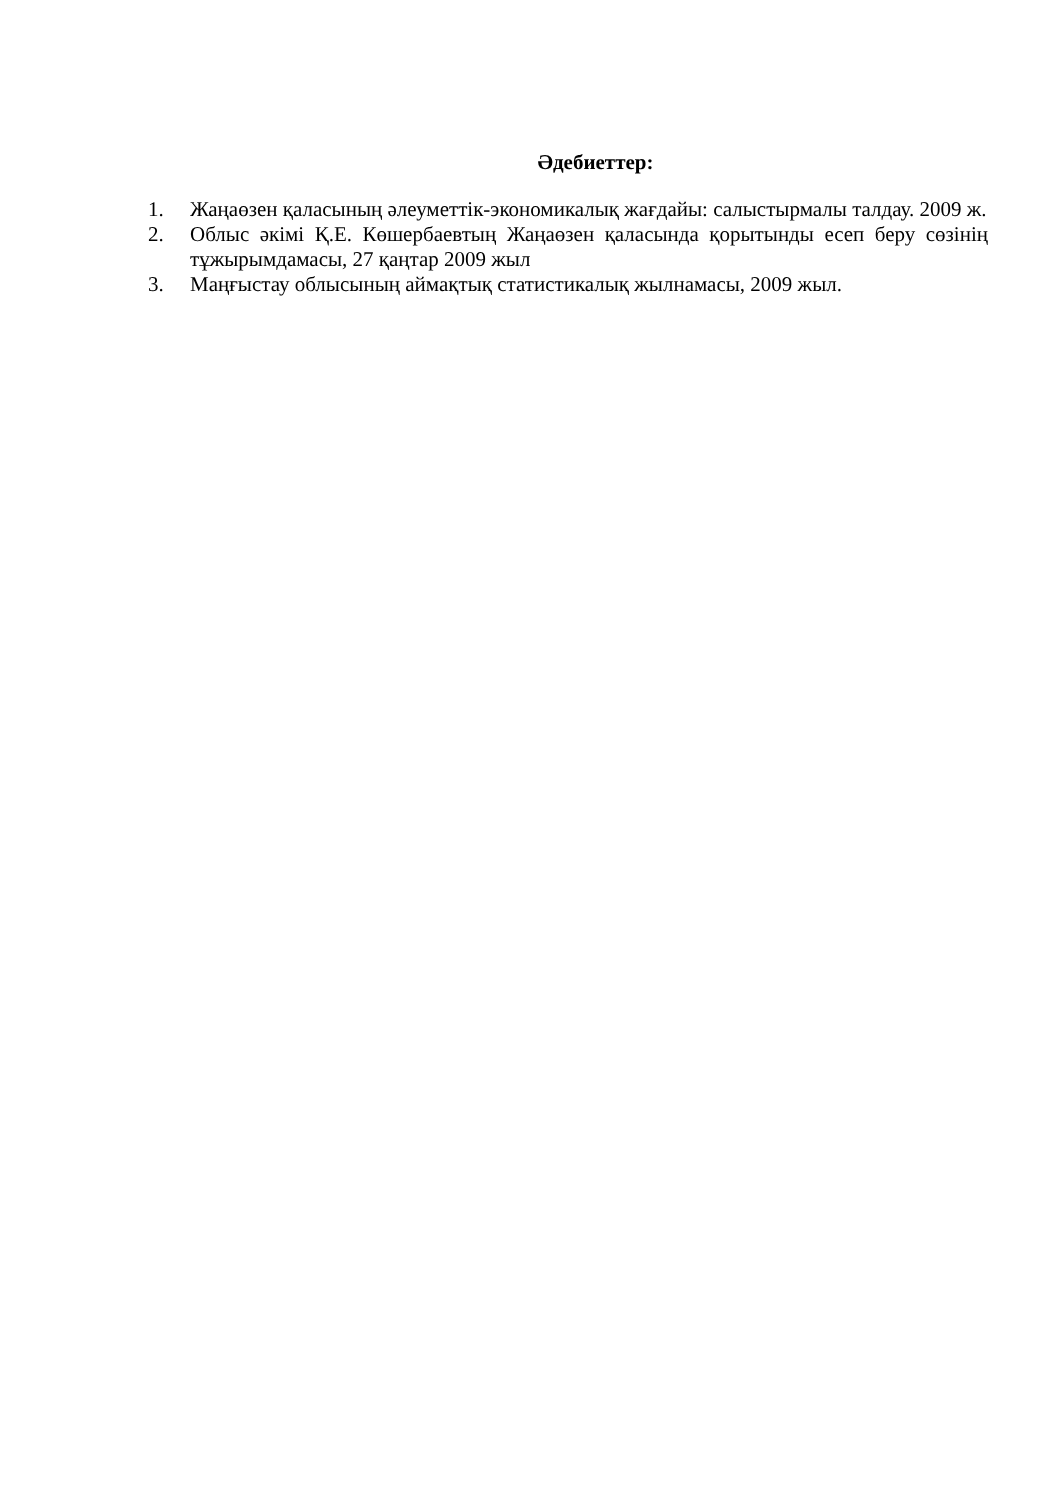Әдебиеттер:
1. Жаңаөзен қаласының әлеуметтік-экономикалық жағдайы: салыстырмалы талдау. 2009 ж.
2. Облыс әкімі Қ.Е. Көшербаевтың Жаңаөзен қаласында қорытынды есеп беру сөзінің тұжырымдамасы, 27 қаңтар 2009 жыл
3. Маңғыстау облысының аймақтық статистикалық жылнамасы, 2009 жыл.